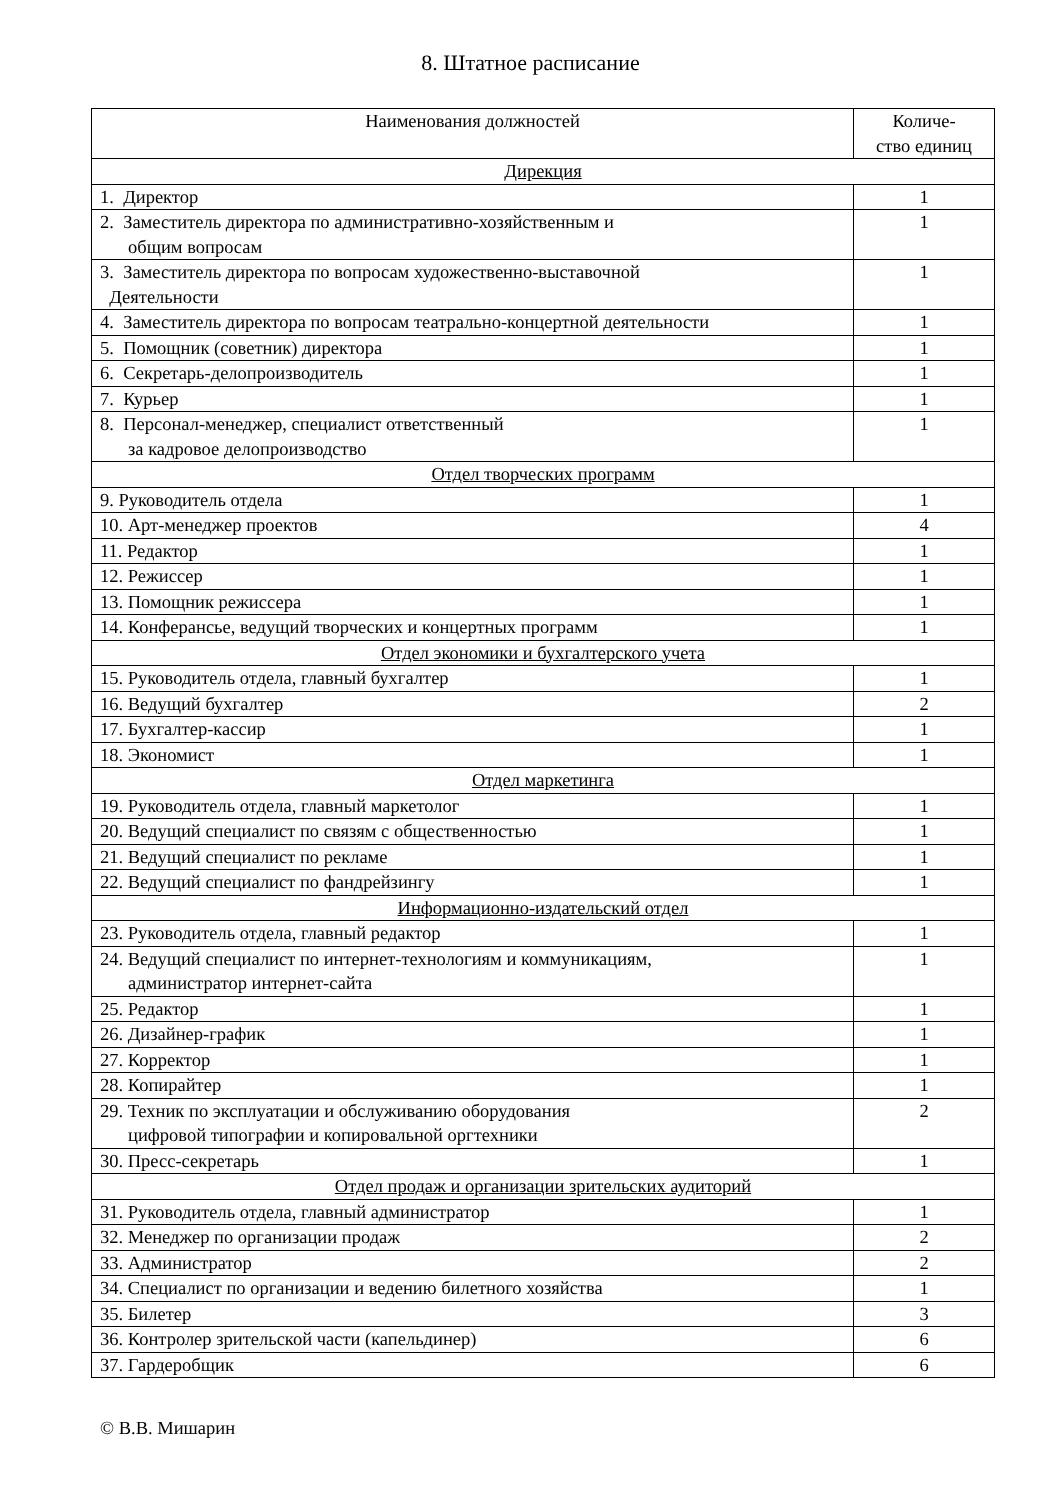8. Штатное расписание
| Наименования должностей | Количе- ство единиц |
| --- | --- |
| Дирекция | |
| 1. Директор | 1 |
| 2. Заместитель директора по административно-хозяйственным и общим вопросам | 1 |
| 3. Заместитель директора по вопросам художественно-выставочной Деятельности | 1 |
| 4. Заместитель директора по вопросам театрально-концертной деятельности | 1 |
| 5. Помощник (советник) директора | 1 |
| 6. Секретарь-делопроизводитель | 1 |
| 7. Курьер | 1 |
| 8. Персонал-менеджер, специалист ответственный за кадровое делопроизводство | 1 |
| Отдел творческих программ | |
| 9. Руководитель отдела | 1 |
| 10. Арт-менеджер проектов | 4 |
| 11. Редактор | 1 |
| 12. Режиссер | 1 |
| 13. Помощник режиссера | 1 |
| 14. Конферансье, ведущий творческих и концертных программ | 1 |
| Отдел экономики и бухгалтерского учета | |
| 15. Руководитель отдела, главный бухгалтер | 1 |
| 16. Ведущий бухгалтер | 2 |
| 17. Бухгалтер-кассир | 1 |
| 18. Экономист | 1 |
| Отдел маркетинга | |
| 19. Руководитель отдела, главный маркетолог | 1 |
| 20. Ведущий специалист по связям с общественностью | 1 |
| 21. Ведущий специалист по рекламе | 1 |
| 22. Ведущий специалист по фандрейзингу | 1 |
| Информационно-издательский отдел | |
| 23. Руководитель отдела, главный редактор | 1 |
| 24. Ведущий специалист по интернет-технологиям и коммуникациям, администратор интернет-сайта | 1 |
| 25. Редактор | 1 |
| 26. Дизайнер-график | 1 |
| 27. Корректор | 1 |
| 28. Копирайтер | 1 |
| 29. Техник по эксплуатации и обслуживанию оборудования цифровой типографии и копировальной оргтехники | 2 |
| 30. Пресс-секретарь | 1 |
| Отдел продаж и организации зрительских аудиторий | |
| 31. Руководитель отдела, главный администратор | 1 |
| 32. Менеджер по организации продаж | 2 |
| 33. Администратор | 2 |
| 34. Специалист по организации и ведению билетного хозяйства | 1 |
| 35. Билетер | 3 |
| 36. Контролер зрительской части (капельдинер) | 6 |
| 37. Гардеробщик | 6 |
© В.В. Мишарин